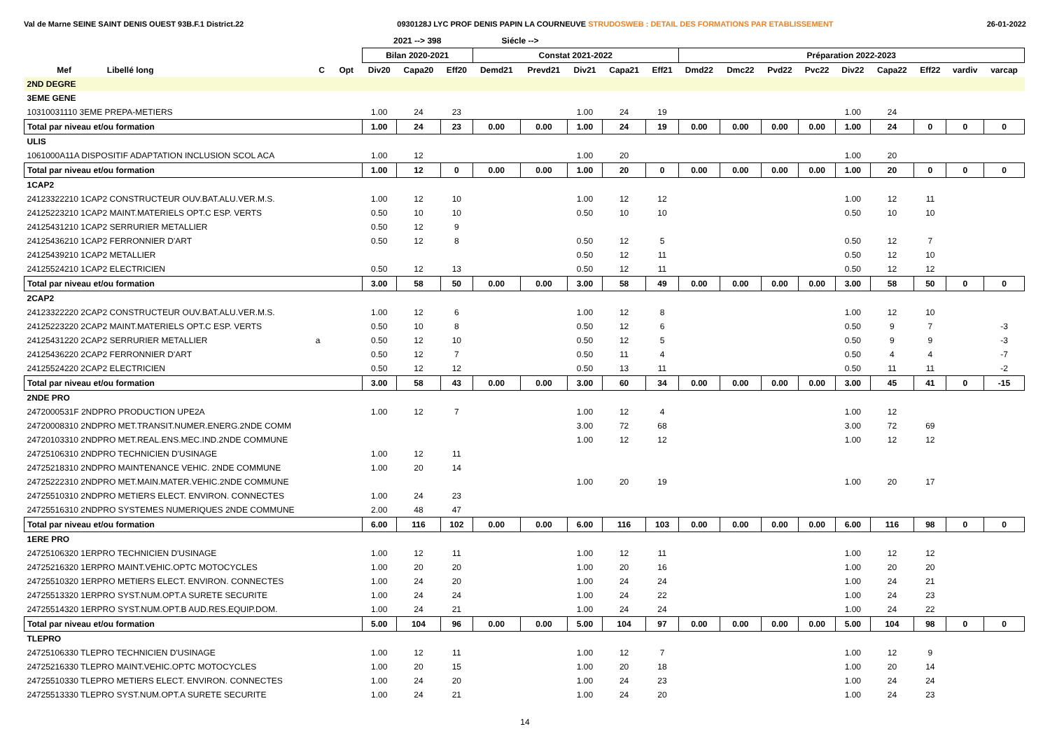Val de Marne SEINE SAINT DENIS OUEST 93B.F.1 District.22 0930128J LYC PROF DENIS PAPIN LA COURNEUVE STRUDOSWEB : DETAIL DES FORMATIONS PAR ETABLISSEMENT 26-01-2022
| | | | | 2021 --> 398 | | | Siécle --> | | | | | | | | | | | | | |
| --- | --- | --- | --- | --- | --- | --- | --- | --- | --- | --- | --- | --- | --- | --- | --- | --- | --- | --- | --- | --- |
| | | | | Bilan 2020-2021 | | | Constat 2021-2022 | | | | | Préparation 2022-2023 | | | | | | | | |
| Mef | Libellé long | C | Opt | Div20 | Capa20 | Eff20 | Demd21 | Prevd21 | Div21 | Capa21 | Eff21 | Dmd22 | Dmc22 | Pvd22 | Pvc22 | Div22 | Capa22 | Eff22 | vardiv | varcap |
| 2ND DEGRE | | | | | | | | | | | | | | | | | | | | |
| 3EME GENE | | | | | | | | | | | | | | | | | | | | |
| 10310031110 3EME PREPA-METIERS | | | | 1.00 | 24 | 23 | | | 1.00 | 24 | 19 | | | | | 1.00 | 24 | | | |
| Total par niveau et/ou formation | | | | 1.00 | 24 | 23 | 0.00 | 0.00 | 1.00 | 24 | 19 | 0.00 | 0.00 | 0.00 | 0.00 | 1.00 | 24 | 0 | 0 | 0 |
| ULIS | | | | | | | | | | | | | | | | | | | | |
| 1061000A11A DISPOSITIF ADAPTATION INCLUSION SCOL ACA | | | | 1.00 | 12 | | | | 1.00 | 20 | | | | | | 1.00 | 20 | | | |
| Total par niveau et/ou formation | | | | 1.00 | 12 | 0 | 0.00 | 0.00 | 1.00 | 20 | 0 | 0.00 | 0.00 | 0.00 | 0.00 | 1.00 | 20 | 0 | 0 | 0 |
| 1CAP2 | | | | | | | | | | | | | | | | | | | | |
| 24123322210 1CAP2 CONSTRUCTEUR OUV.BAT.ALU.VER.M.S. | | | | 1.00 | 12 | 10 | | | 1.00 | 12 | 12 | | | | | 1.00 | 12 | 11 | | |
| 24125223210 1CAP2 MAINT.MATERIELS OPT.C ESP. VERTS | | | | 0.50 | 10 | 10 | | | 0.50 | 10 | 10 | | | | | 0.50 | 10 | 10 | | |
| 24125431210 1CAP2 SERRURIER METALLIER | | | | 0.50 | 12 | 9 | | | | | | | | | | | | | | |
| 24125436210 1CAP2 FERRONNIER D'ART | | | | 0.50 | 12 | 8 | | | 0.50 | 12 | 5 | | | | | 0.50 | 12 | 7 | | |
| 24125439210 1CAP2 METALLIER | | | | | | | | | 0.50 | 12 | 11 | | | | | 0.50 | 12 | 10 | | |
| 24125524210 1CAP2 ELECTRICIEN | | | | 0.50 | 12 | 13 | | | 0.50 | 12 | 11 | | | | | 0.50 | 12 | 12 | | |
| Total par niveau et/ou formation | | | | 3.00 | 58 | 50 | 0.00 | 0.00 | 3.00 | 58 | 49 | 0.00 | 0.00 | 0.00 | 0.00 | 3.00 | 58 | 50 | 0 | 0 |
| 2CAP2 | | | | | | | | | | | | | | | | | | | | |
| 24123322220 2CAP2 CONSTRUCTEUR OUV.BAT.ALU.VER.M.S. | | | | 1.00 | 12 | 6 | | | 1.00 | 12 | 8 | | | | | 1.00 | 12 | 10 | | |
| 24125223220 2CAP2 MAINT.MATERIELS OPT.C ESP. VERTS | | | | 0.50 | 10 | 8 | | | 0.50 | 12 | 6 | | | | | 0.50 | 9 | 7 | | -3 |
| 24125431220 2CAP2 SERRURIER METALLIER | | a | | 0.50 | 12 | 10 | | | 0.50 | 12 | 5 | | | | | 0.50 | 9 | 9 | | -3 |
| 24125436220 2CAP2 FERRONNIER D'ART | | | | 0.50 | 12 | 7 | | | 0.50 | 11 | 4 | | | | | 0.50 | 4 | 4 | | -7 |
| 24125524220 2CAP2 ELECTRICIEN | | | | 0.50 | 12 | 12 | | | 0.50 | 13 | 11 | | | | | 0.50 | 11 | 11 | | -2 |
| Total par niveau et/ou formation | | | | 3.00 | 58 | 43 | 0.00 | 0.00 | 3.00 | 60 | 34 | 0.00 | 0.00 | 0.00 | 0.00 | 3.00 | 45 | 41 | 0 | -15 |
| 2NDE PRO | | | | | | | | | | | | | | | | | | | | |
| 2472000531F 2NDPRO PRODUCTION UPE2A | | | | 1.00 | 12 | 7 | | | 1.00 | 12 | 4 | | | | | 1.00 | 12 | | | |
| 24720008310 2NDPRO MET.TRANSIT.NUMER.ENERG.2NDE COMM | | | | | | | | | 3.00 | 72 | 68 | | | | | 3.00 | 72 | 69 | | |
| 24720103310 2NDPRO MET.REAL.ENS.MEC.IND.2NDE COMMUNE | | | | | | | | | 1.00 | 12 | 12 | | | | | 1.00 | 12 | 12 | | |
| 24725106310 2NDPRO TECHNICIEN D'USINAGE | | | | 1.00 | 12 | 11 | | | | | | | | | | | | | | |
| 24725218310 2NDPRO MAINTENANCE VEHIC. 2NDE COMMUNE | | | | 1.00 | 20 | 14 | | | | | | | | | | | | | | |
| 24725222310 2NDPRO MET.MAIN.MATER.VEHIC.2NDE COMMUNE | | | | | | | | | 1.00 | 20 | 19 | | | | | 1.00 | 20 | 17 | | |
| 24725510310 2NDPRO METIERS ELECT. ENVIRON. CONNECTES | | | | 1.00 | 24 | 23 | | | | | | | | | | | | | | |
| 24725516310 2NDPRO SYSTEMES NUMERIQUES 2NDE COMMUNE | | | | 2.00 | 48 | 47 | | | | | | | | | | | | | | |
| Total par niveau et/ou formation | | | | 6.00 | 116 | 102 | 0.00 | 0.00 | 6.00 | 116 | 103 | 0.00 | 0.00 | 0.00 | 0.00 | 6.00 | 116 | 98 | 0 | 0 |
| 1ERE PRO | | | | | | | | | | | | | | | | | | | | |
| 24725106320 1ERPRO TECHNICIEN D'USINAGE | | | | 1.00 | 12 | 11 | | | 1.00 | 12 | 11 | | | | | 1.00 | 12 | 12 | | |
| 24725216320 1ERPRO MAINT.VEHIC.OPTC MOTOCYCLES | | | | 1.00 | 20 | 20 | | | 1.00 | 20 | 16 | | | | | 1.00 | 20 | 20 | | |
| 24725510320 1ERPRO METIERS ELECT. ENVIRON. CONNECTES | | | | 1.00 | 24 | 20 | | | 1.00 | 24 | 24 | | | | | 1.00 | 24 | 21 | | |
| 24725513320 1ERPRO SYST.NUM.OPT.A SURETE SECURITE | | | | 1.00 | 24 | 24 | | | 1.00 | 24 | 22 | | | | | 1.00 | 24 | 23 | | |
| 24725514320 1ERPRO SYST.NUM.OPT.B AUD.RES.EQUIP.DOM. | | | | 1.00 | 24 | 21 | | | 1.00 | 24 | 24 | | | | | 1.00 | 24 | 22 | | |
| Total par niveau et/ou formation | | | | 5.00 | 104 | 96 | 0.00 | 0.00 | 5.00 | 104 | 97 | 0.00 | 0.00 | 0.00 | 0.00 | 5.00 | 104 | 98 | 0 | 0 |
| TLEPRO | | | | | | | | | | | | | | | | | | | | |
| 24725106330 TLEPRO TECHNICIEN D'USINAGE | | | | 1.00 | 12 | 11 | | | 1.00 | 12 | 7 | | | | | 1.00 | 12 | 9 | | |
| 24725216330 TLEPRO MAINT.VEHIC.OPTC MOTOCYCLES | | | | 1.00 | 20 | 15 | | | 1.00 | 20 | 18 | | | | | 1.00 | 20 | 14 | | |
| 24725510330 TLEPRO METIERS ELECT. ENVIRON. CONNECTES | | | | 1.00 | 24 | 20 | | | 1.00 | 24 | 23 | | | | | 1.00 | 24 | 24 | | |
| 24725513330 TLEPRO SYST.NUM.OPT.A SURETE SECURITE | | | | 1.00 | 24 | 21 | | | 1.00 | 24 | 20 | | | | | 1.00 | 24 | 23 | | |
14